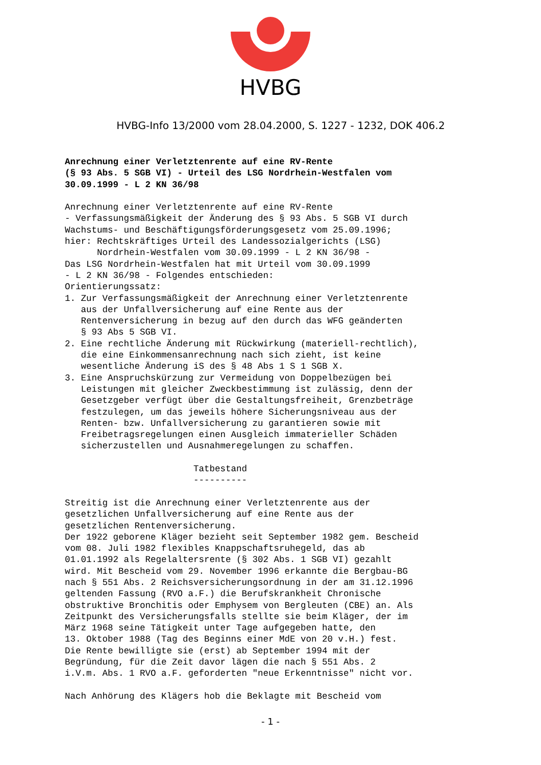HVBG
HVBG-Info 13/2000 vom 28.04.2000, S. 1227 - 1232, DOK 406.2
Anrechnung einer Verletztenrente auf eine RV-Rente (§ 93 Abs. 5 SGB VI) - Urteil des LSG Nordrhein-Westfalen vom 30.09.1999 - L 2 KN 36/98 Anrechnung einer Verletztenrente auf eine RV-Rente - Verfassungsmäßigkeit der Änderung des § 93 Abs. 5 SGB VI durch Wachstums- und Beschäftigungsförderungsgesetz vom 25.09.1996; hier: Rechtskräftiges Urteil des Landessozialgerichts (LSG) Nordrhein-Westfalen vom 30.09.1999 - L 2 KN 36/98 - Das LSG Nordrhein-Westfalen hat mit Urteil vom 30.09.1999 - L 2 KN 36/98 - Folgendes entschieden: Orientierungssatz: 1. Zur Verfassungsmäßigkeit der Anrechnung einer Verletztenrente aus der Unfallversicherung auf eine Rente aus der Rentenversicherung in bezug auf den durch das WFG geänderten § 93 Abs 5 SGB VI. 2. Eine rechtliche Änderung mit Rückwirkung (materiell-rechtlich), die eine Einkommensanrechnung nach sich zieht, ist keine wesentliche Änderung iS des § 48 Abs 1 S 1 SGB X. 3. Eine Anspruchskürzung zur Vermeidung von Doppelbezügen bei Leistungen mit gleicher Zweckbestimmung ist zulässig, denn der Gesetzgeber verfügt über die Gestaltungsfreiheit, Grenzbeträge festzulegen, um das jeweils höhere Sicherungsniveau aus der Renten- bzw. Unfallversicherung zu garantieren sowie mit Freibetragsregelungen einen Ausgleich immaterieller Schäden sicherzustellen und Ausnahmeregelungen zu schaffen. Tatbestand ---------- Streitig ist die Anrechnung einer Verletztenrente aus der gesetzlichen Unfallversicherung auf eine Rente aus der gesetzlichen Rentenversicherung. Der 1922 geborene Kläger bezieht seit September 1982 gem. Bescheid vom 08. Juli 1982 flexibles Knappschaftsruhegeld, das ab 01.01.1992 als Regelaltersrente (§ 302 Abs. 1 SGB VI) gezahlt wird. Mit Bescheid vom 29. November 1996 erkannte die Bergbau-BG nach § 551 Abs. 2 Reichsversicherungsordnung in der am 31.12.1996 geltenden Fassung (RVO a.F.) die Berufskrankheit Chronische obstruktive Bronchitis oder Emphysem von Bergleuten (CBE) an. Als Zeitpunkt des Versicherungsfalls stellte sie beim Kläger, der im März 1968 seine Tätigkeit unter Tage aufgegeben hatte, den 13. Oktober 1988 (Tag des Beginns einer MdE von 20 v.H.) fest. Die Rente bewilligte sie (erst) ab September 1994 mit der Begründung, für die Zeit davor lägen die nach § 551 Abs. 2 i.V.m. Abs. 1 RVO a.F. geforderten "neue Erkenntnisse" nicht vor. Nach Anhörung des Klägers hob die Beklagte mit Bescheid vom
- 1 -